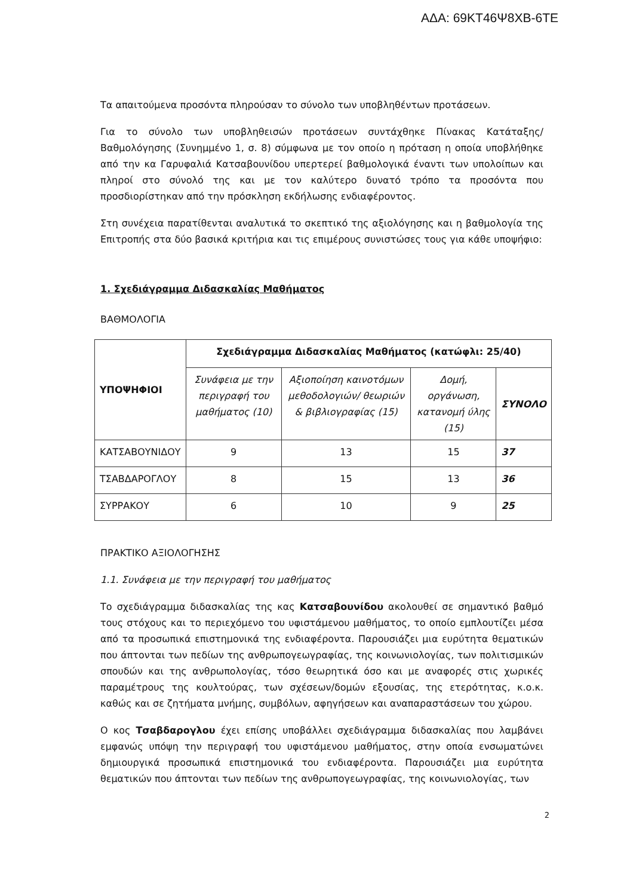ΑΔΑ: 69ΚΤ46Ψ8ΧΒ-6ΤΕ
Τα απαιτούμενα προσόντα πληρούσαν το σύνολο των υποβληθέντων προτάσεων.
Για το σύνολο των υποβληθεισών προτάσεων συντάχθηκε Πίνακας Κατάταξης/Βαθμολόγησης (Συνημμένο 1, σ. 8) σύμφωνα με τον οποίο η πρόταση η οποία υποβλήθηκε από την κα Γαρυφαλιά Κατσαβουνίδου υπερτερεί βαθμολογικά έναντι των υπολοίπων και πληροί στο σύνολό της και με τον καλύτερο δυνατό τρόπο τα προσόντα που προσδιορίστηκαν από την πρόσκληση εκδήλωσης ενδιαφέροντος.
Στη συνέχεια παρατίθενται αναλυτικά το σκεπτικό της αξιολόγησης και η βαθμολογία της Επιτροπής στα δύο βασικά κριτήρια και τις επιμέρους συνιστώσες τους για κάθε υποψήφιο:
1. Σχεδιάγραμμα Διδασκαλίας Μαθήματος
ΒΑΘΜΟΛΟΓΙΑ
| ΥΠΟΨΗΦΙΟΙ | Σχεδιάγραμμα Διδασκαλίας Μαθήματος (κατώφλι: 25/40) | | | |
| --- | --- | --- | --- | --- |
| | Συνάφεια με την περιγραφή του μαθήματος (10) | Αξιοποίηση καινοτόμων μεθοδολογιών/ θεωριών & βιβλιογραφίας (15) | Δομή, οργάνωση, κατανομή ύλης (15) | ΣΥΝΟΛΟ |
| ΚΑΤΣΑΒΟΥΝΙΔΟΥ | 9 | 13 | 15 | 37 |
| ΤΣΑΒΔΑΡΟΓΛΟΥ | 8 | 15 | 13 | 36 |
| ΣΥΡΡΑΚΟΥ | 6 | 10 | 9 | 25 |
ΠΡΑΚΤΙΚΟ ΑΞΙΟΛΟΓΗΣΗΣ
1.1. Συνάφεια με την περιγραφή του μαθήματος
Το σχεδιάγραμμα διδασκαλίας της κας Κατσαβουνίδου ακολουθεί σε σημαντικό βαθμό τους στόχους και το περιεχόμενο του υφιστάμενου μαθήματος, το οποίο εμπλουτίζει μέσα από τα προσωπικά επιστημονικά της ενδιαφέροντα. Παρουσιάζει μια ευρύτητα θεματικών που άπτονται των πεδίων της ανθρωπογεωγραφίας, της κοινωνιολογίας, των πολιτισμικών σπουδών και της ανθρωπολογίας, τόσο θεωρητικά όσο και με αναφορές στις χωρικές παραμέτρους της κουλτούρας, των σχέσεων/δομών εξουσίας, της ετερότητας, κ.ο.κ. καθώς και σε ζητήματα μνήμης, συμβόλων, αφηγήσεων και αναπαραστάσεων του χώρου.
Ο κος Τσαβδαρογλου έχει επίσης υποβάλλει σχεδιάγραμμα διδασκαλίας που λαμβάνει εμφανώς υπόψη την περιγραφή του υφιστάμενου μαθήματος, στην οποία ενσωματώνει δημιουργικά προσωπικά επιστημονικά του ενδιαφέροντα. Παρουσιάζει μια ευρύτητα θεματικών που άπτονται των πεδίων της ανθρωπογεωγραφίας, της κοινωνιολογίας, των
2